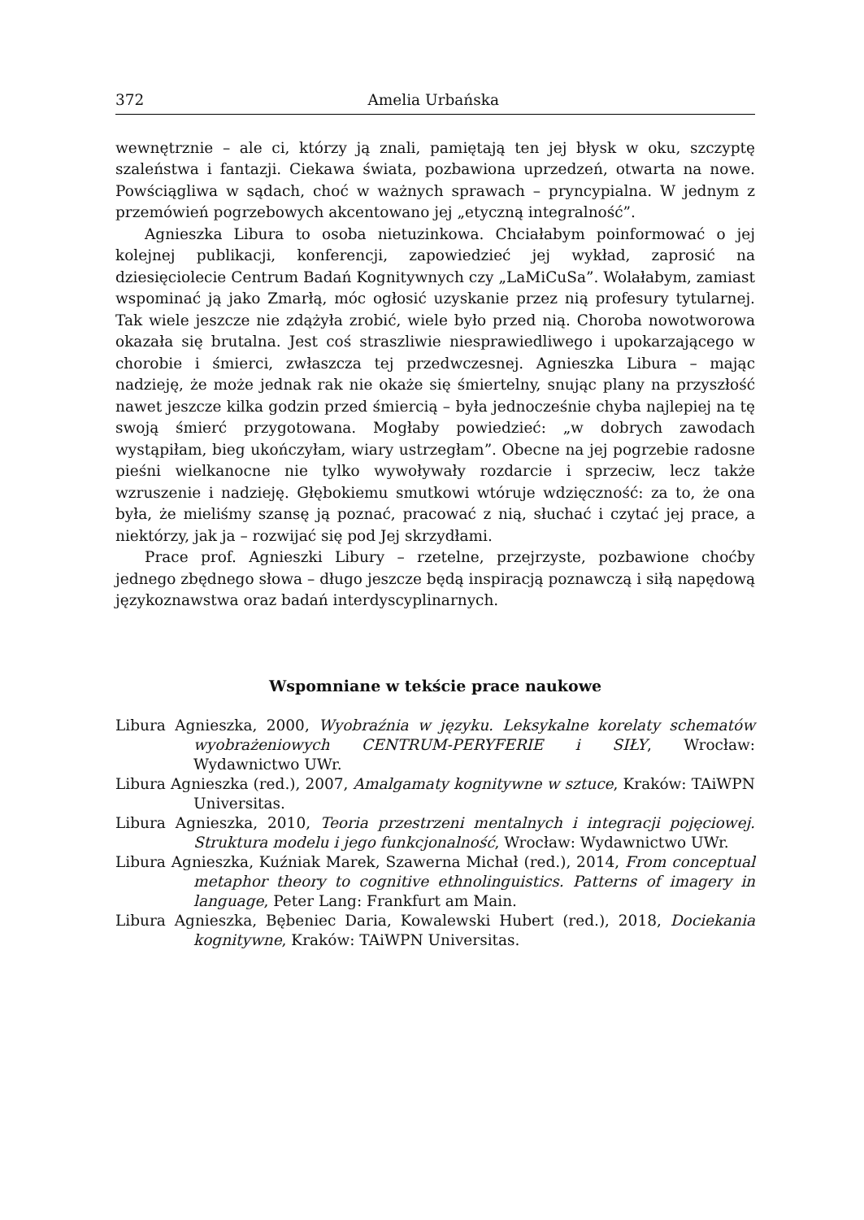372 Amelia Urbańska
wewnętrznie – ale ci, którzy ją znali, pamiętają ten jej błysk w oku, szczyptę szaleństwa i fantazji. Ciekawa świata, pozbawiona uprzedzeń, otwarta na nowe. Powściągliwa w sądach, choć w ważnych sprawach – pryncypialna. W jednym z przemówień pogrzebowych akcentowano jej „etyczną integralność”.
Agnieszka Libura to osoba nietuzinkowa. Chciałabym poinformować o jej kolejnej publikacji, konferencji, zapowiedzieć jej wykład, zaprosić na dziesięciolecie Centrum Badań Kognitywnych czy „LaMiCuSa”. Wolałabym, zamiast wspominać ją jako Zmarłą, móc ogłosić uzyskanie przez nią profesury tytularnej. Tak wiele jeszcze nie zdążyła zrobić, wiele było przed nią. Choroba nowotworowa okazała się brutalna. Jest coś straszliwie niesprawiedliwego i upokarzającego w chorobie i śmierci, zwłaszcza tej przedwczesnej. Agnieszka Libura – mając nadzieję, że może jednak rak nie okaże się śmiertelny, snując plany na przyszłość nawet jeszcze kilka godzin przed śmiercią – była jednocześnie chyba najlepiej na tę swoją śmierć przygotowana. Mogłaby powiedzieć: „w dobrych zawodach wystąpiłam, bieg ukończyłam, wiary ustrzegłam”. Obecne na jej pogrzebie radosne pieśni wielkanocne nie tylko wywoływały rozdarcie i sprzeciw, lecz także wzruszenie i nadzieję. Głębokiemu smutkowi wtóruje wdzięczność: za to, że ona była, że mieliśmy szansę ją poznać, pracować z nią, słuchać i czytać jej prace, a niektórzy, jak ja – rozwijać się pod Jej skrzydłami.
Prace prof. Agnieszki Libury – rzetelne, przejrzyste, pozbawione choćby jednego zbędnego słowa – długo jeszcze będą inspiracją poznawczą i siłą napędową językoznawstwa oraz badań interdyscyplinarnych.
Wspomniane w tekście prace naukowe
Libura Agnieszka, 2000, Wyobraźnia w języku. Leksykalne korelaty schematów wyobrażeniowych CENTRUM-PERYFERIE i SIŁY, Wrocław: Wydawnictwo UWr.
Libura Agnieszka (red.), 2007, Amalgamaty kognitywne w sztuce, Kraków: TAiWPN Universitas.
Libura Agnieszka, 2010, Teoria przestrzeni mentalnych i integracji pojęciowej. Struktura modelu i jego funkcjonalność, Wrocław: Wydawnictwo UWr.
Libura Agnieszka, Kuźniak Marek, Szawerna Michał (red.), 2014, From conceptual metaphor theory to cognitive ethnolinguistics. Patterns of imagery in language, Peter Lang: Frankfurt am Main.
Libura Agnieszka, Bębeniec Daria, Kowalewski Hubert (red.), 2018, Dociekania kognitywne, Kraków: TAiWPN Universitas.